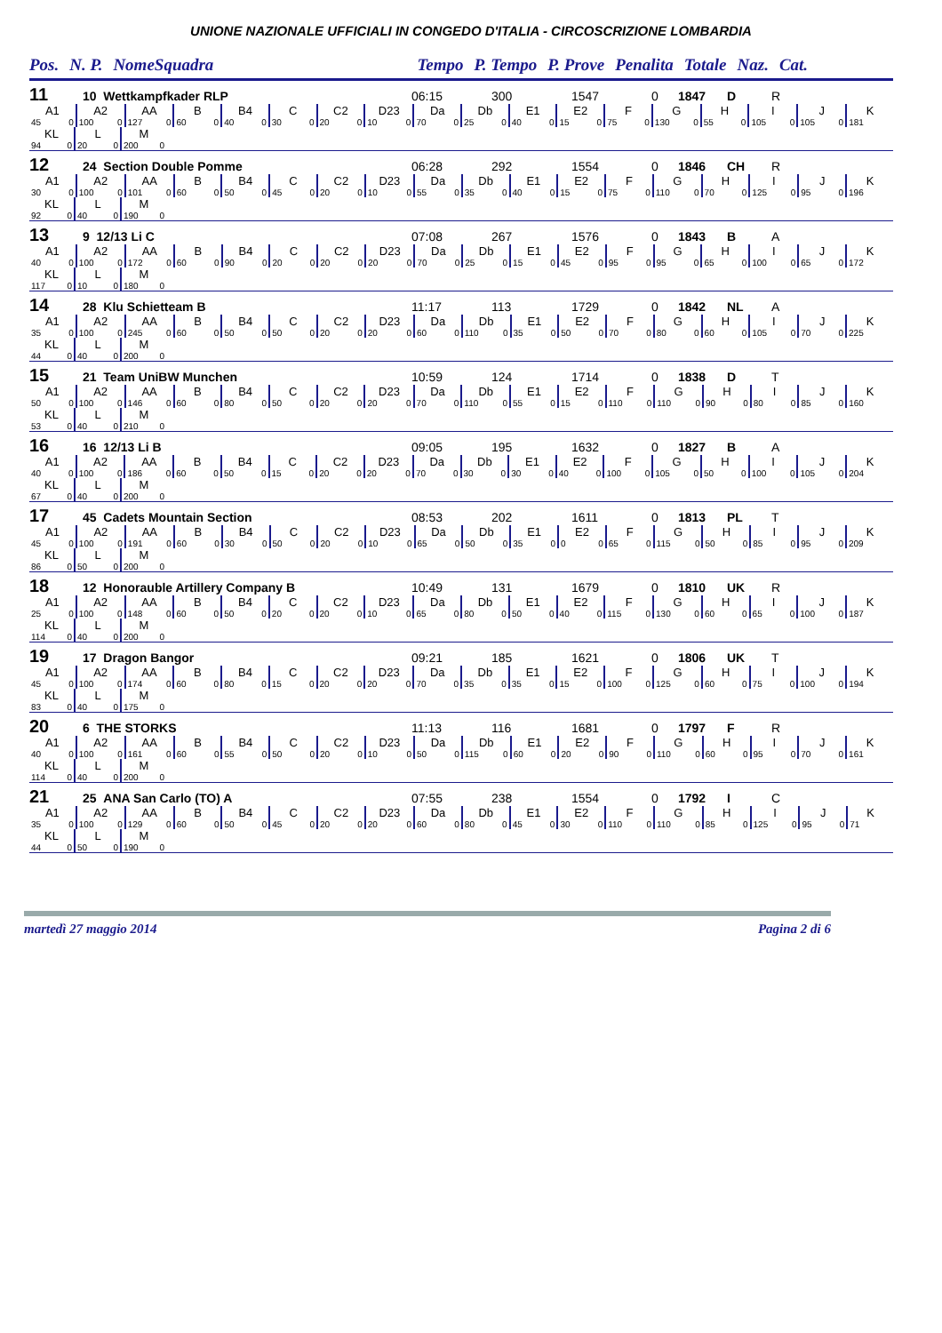UNIONE NAZIONALE UFFICIALI IN CONGEDO D'ITALIA - CIRCOSCRIZIONE LOMBARDIA
Pos. N. P. NomeSquadra Tempo P. Tempo P. Prove Penalita Totale Naz. Cat.
11 10 Wettkampfkader RLP 06:15 300 1547 0 1847 D R
| A1 45 0 | A2 100 0 | AA 127 0 | B 60 0 | B4 40 0 | C 30 0 | C2 20 0 | D23 10 0 | Da 70 0 | Db 25 0 | E1 40 0 | E2 15 0 | F 75 0 | G 130 0 | H 55 0 | I 105 0 | J 105 0 | K 181 |
| KL 94 0 | L 20 0 | M 200 0 |
12 24 Section Double Pomme 06:28 292 1554 0 1846 CH R
| A1 30 0 | A2 100 0 | AA 101 0 | B 60 0 | B4 50 0 | C 45 0 | C2 20 0 | D23 10 0 | Da 55 0 | Db 35 0 | E1 40 0 | E2 15 0 | F 75 0 | G 110 0 | H 70 0 | I 125 0 | J 95 0 | K 196 |
| KL 92 0 | L 40 0 | M 190 0 |
13 9 12/13 Li C 07:08 267 1576 0 1843 B A
| A1 40 0 | A2 100 0 | AA 172 0 | B 60 0 | B4 90 0 | C 20 0 | C2 20 0 | D23 20 0 | Da 70 0 | Db 25 0 | E1 15 0 | E2 45 0 | F 95 0 | G 95 0 | H 65 0 | I 100 0 | J 65 0 | K 172 |
| KL 117 0 | L 10 0 | M 180 0 |
14 28 Klu Schietteam B 11:17 113 1729 0 1842 NL A
| A1 35 0 | A2 100 0 | AA 245 0 | B 60 0 | B4 50 0 | C 50 0 | C2 20 0 | D23 20 0 | Da 60 0 | Db 110 0 | E1 35 0 | E2 50 0 | F 70 0 | G 80 0 | H 60 0 | I 105 0 | J 70 0 | K 225 |
| KL 44 0 | L 40 0 | M 200 0 |
15 21 Team UniBW Munchen 10:59 124 1714 0 1838 D T
| A1 50 0 | A2 100 0 | AA 146 0 | B 60 0 | B4 80 0 | C 50 0 | C2 20 0 | D23 20 0 | Da 70 0 | Db 110 0 | E1 55 0 | E2 15 0 | F 110 0 | G 110 0 | H 90 0 | I 80 0 | J 85 0 | K 160 |
| KL 53 0 | L 40 0 | M 210 0 |
16 16 12/13 Li B 09:05 195 1632 0 1827 B A
| A1 40 0 | A2 100 0 | AA 186 0 | B 60 0 | B4 50 0 | C 15 0 | C2 20 0 | D23 20 0 | Da 70 0 | Db 30 0 | E1 30 0 | E2 40 0 | F 100 0 | G 105 0 | H 50 0 | I 100 0 | J 105 0 | K 204 |
| KL 67 0 | L 40 0 | M 200 0 |
17 45 Cadets Mountain Section 08:53 202 1611 0 1813 PL T
| A1 45 0 | A2 100 0 | AA 191 0 | B 60 0 | B4 30 0 | C 50 0 | C2 20 0 | D23 10 0 | Da 65 0 | Db 50 0 | E1 35 0 | E2 0 0 | F 65 0 | G 115 0 | H 50 0 | I 85 0 | J 95 0 | K 209 |
| KL 86 0 | L 50 0 | M 200 0 |
18 12 Honorauble Artillery Company B 10:49 131 1679 0 1810 UK R
| A1 25 0 | A2 100 0 | AA 148 0 | B 60 0 | B4 50 0 | C 20 0 | C2 20 0 | D23 10 0 | Da 65 0 | Db 80 0 | E1 50 0 | E2 40 0 | F 115 0 | G 130 0 | H 60 0 | I 65 0 | J 100 0 | K 187 |
| KL 114 0 | L 40 0 | M 200 0 |
19 17 Dragon Bangor 09:21 185 1621 0 1806 UK T
| A1 45 0 | A2 100 0 | AA 174 0 | B 60 0 | B4 80 0 | C 15 0 | C2 20 0 | D23 20 0 | Da 70 0 | Db 35 0 | E1 35 0 | E2 15 0 | F 100 0 | G 125 0 | H 60 0 | I 75 0 | J 100 0 | K 194 |
| KL 83 0 | L 40 0 | M 175 0 |
20 6 THE STORKS 11:13 116 1681 0 1797 F R
| A1 40 0 | A2 100 0 | AA 161 0 | B 60 0 | B4 55 0 | C 50 0 | C2 20 0 | D23 10 0 | Da 50 0 | Db 115 0 | E1 60 0 | E2 20 0 | F 90 0 | G 110 0 | H 60 0 | I 95 0 | J 70 0 | K 161 |
| KL 114 0 | L 40 0 | M 200 0 |
21 25 ANA San Carlo (TO) A 07:55 238 1554 0 1792 I C
| A1 35 0 | A2 100 0 | AA 129 0 | B 60 0 | B4 50 0 | C 45 0 | C2 20 0 | D23 20 0 | Da 60 0 | Db 80 0 | E1 45 0 | E2 30 0 | F 110 0 | G 110 0 | H 85 0 | I 125 0 | J 95 0 | K 71 |
| KL 44 0 | L 50 0 | M 190 0 |
martedì 27 maggio 2014 Pagina 2 di 6